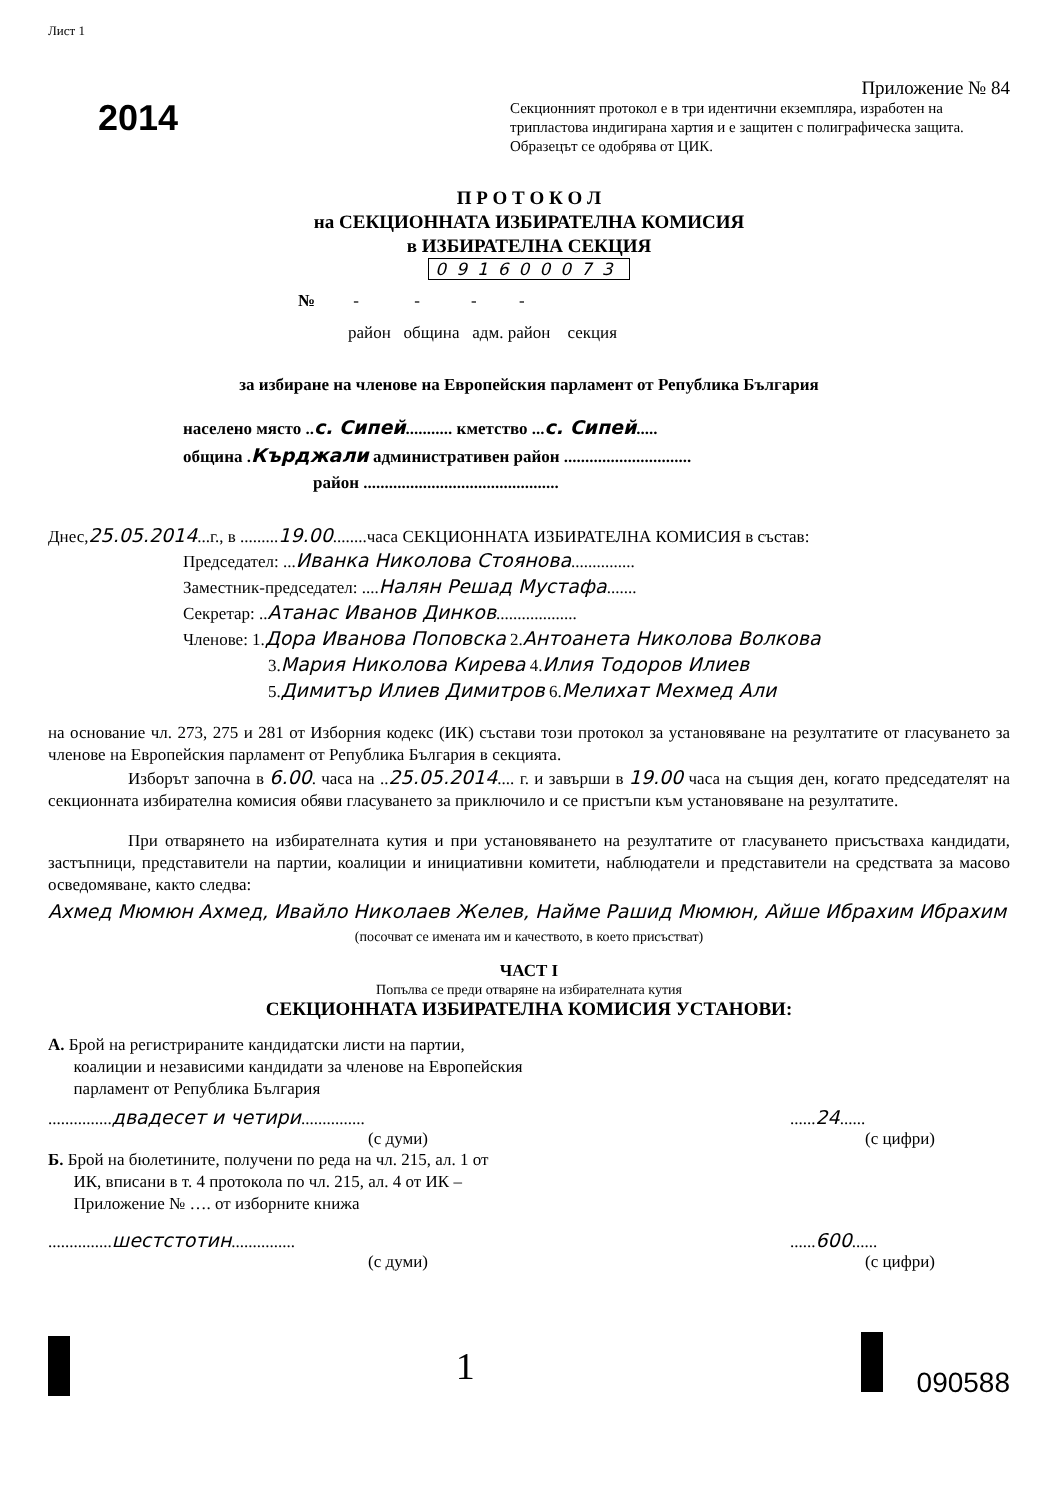Лист 1
2014
Приложение № 84
Секционният протокол е в три идентични екземпляра, изработен на трипластова индигирана хартия и е защитен с полиграфическа защита. Образецът се одобрява от ЦИК.
П Р О Т О К О Л
на СЕКЦИОННАТА ИЗБИРАТЕЛНА КОМИСИЯ
в ИЗБИРАТЕЛНА СЕКЦИЯ
091600073
№ - - - -
район община адм. район секция
за избиране на членове на Европейския парламент от Република България
населено място ..с. Сипей........... кметство ...с. Сипей.....
община .Кърджали административен район ..............................
район ..............................................
Днес,25.05.2014...г., в .........19.00........часа СЕКЦИОННАТА ИЗБИРАТЕЛНА КОМИСИЯ в състав:
Председател: ...Иванка Николова Стоянова...............
Заместник-председател: ....Налян Решад Мустафа.......
Секретар: ..Атанас Иванов Динков...................
Членове: 1.Дора Иванова Поповска 2.Антоанета Николова Волкова
3.Мария Николова Кирева 4.Илия Тодоров Илиев
5.Димитър Илиев Димитров 6.Мелихат Мехмед Али
на основание чл. 273, 275 и 281 от Изборния кодекс (ИК) състави този протокол за установяване на резултатите от гласуването за членове на Европейския парламент от Република България в секцията.
Изборът започна в 6.00. часа на ..25.05.2014.... г. и завърши в 19.00 часа на същия ден, когато председателят на секционната избирателна комисия обяви гласуването за приключило и се пристъпи към установяване на резултатите.
При отварянето на избирателната кутия и при установяването на резултатите от гласуването присъстваха кандидати, застъпници, представители на партии, коалиции и инициативни комитети, наблюдатели и представители на средствата за масово осведомяване, както следва:
Ахмед Мюмюн Ахмед, Ивайло Николаев Желев, Найме Рашид Мюмюн, Айше Ибрахим Ибрахим
(посочват се имената им и качеството, в което присъстват)
ЧАСТ I
Попълва се преди отваряне на избирателната кутия
СЕКЦИОННАТА ИЗБИРАТЕЛНА КОМИСИЯ УСТАНОВИ:
А. Брой на регистрираните кандидатски листи на партии,
коалиции и независими кандидати за членове на Европейския
парламент от Република България
...............двадесет и четири...............
(с думи)
......24......
(с цифри)
Б. Брой на бюлетините, получени по реда на чл. 215, ал. 1 от
ИК, вписани в т. 4 протокола по чл. 215, ал. 4 от ИК –
Приложение № …. от изборните книжа
...............шестстотин...............
(с думи)
......600......
(с цифри)
1 090588